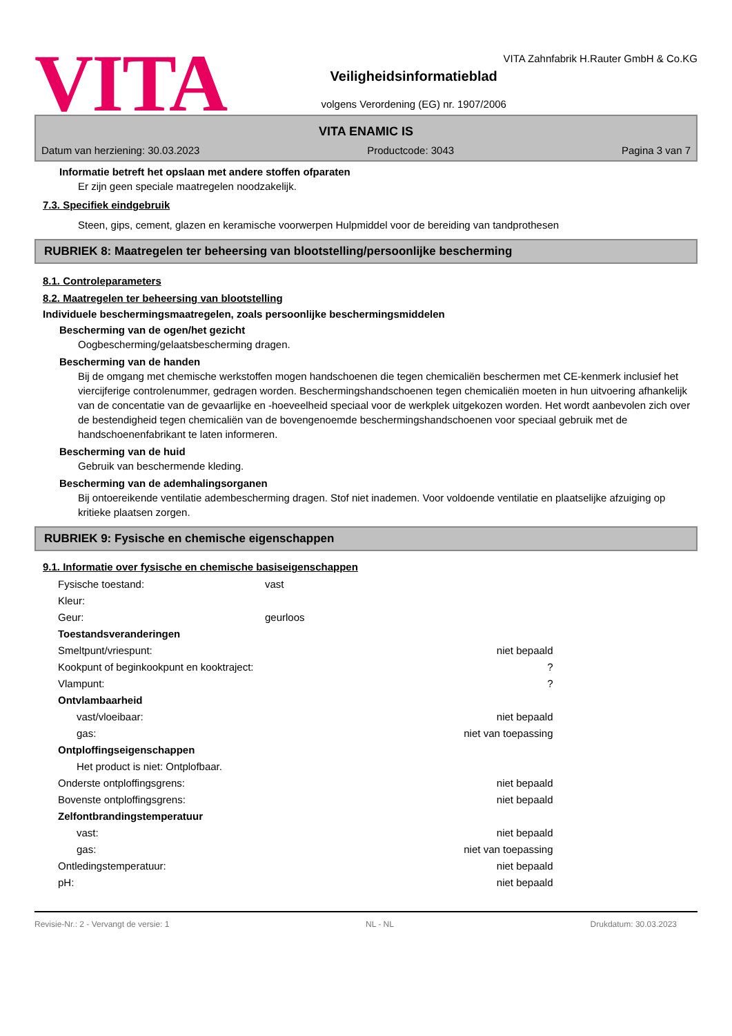VITA
VITA Zahnfabrik H.Rauter GmbH & Co.KG
Veiligheidsinformatieblad
volgens Verordening (EG) nr. 1907/2006
VITA ENAMIC IS
Datum van herziening: 30.03.2023 Productcode: 3043 Pagina 3 van 7
Informatie betreft het opslaan met andere stoffen ofparaten
Er zijn geen speciale maatregelen noodzakelijk.
7.3. Specifiek eindgebruik
Steen, gips, cement, glazen en keramische voorwerpen Hulpmiddel voor de bereiding van tandprothesen
RUBRIEK 8: Maatregelen ter beheersing van blootstelling/persoonlijke bescherming
8.1. Controleparameters
8.2. Maatregelen ter beheersing van blootstelling
Individuele beschermingsmaatregelen, zoals persoonlijke beschermingsmiddelen
Bescherming van de ogen/het gezicht
Oogbescherming/gelaatsbescherming dragen.
Bescherming van de handen
Bij de omgang met chemische werkstoffen mogen handschoenen die tegen chemicaliën beschermen met CE-kenmerk inclusief het viercijferige controlenummer, gedragen worden. Beschermingshandschoenen tegen chemicaliën moeten in hun uitvoering afhankelijk van de concentatie van de gevaarlijke en -hoeveelheid speciaal voor de werkplek uitgekozen worden. Het wordt aanbevolen zich over de bestendigheid tegen chemicaliën van de bovengenoemde beschermingshandschoenen voor speciaal gebruik met de handschoenenfabrikant te laten informeren.
Bescherming van de huid
Gebruik van beschermende kleding.
Bescherming van de ademhalingsorganen
Bij ontoereikende ventilatie adembescherming dragen. Stof niet inademen. Voor voldoende ventilatie en plaatselijke afzuiging op kritieke plaatsen zorgen.
RUBRIEK 9: Fysische en chemische eigenschappen
9.1. Informatie over fysische en chemische basiseigenschappen
| Fysische toestand: | vast | |
| Kleur: | | |
| Geur: | geurloos | |
| Toestandsveranderingen | | |
| Smeltpunt/vriespunt: | | niet bepaald |
| Kookpunt of beginkookpunt en kooktraject: | | ? |
| Vlampunt: | | ? |
| Ontvlambaarheid | | |
| vast/vloeibaar: | | niet bepaald |
| gas: | | niet van toepassing |
| Ontploffingseigenschappen | | |
| Het product is niet: Ontplofbaar. | | |
| Onderste ontploffingsgrens: | | niet bepaald |
| Bovenste ontploffingsgrens: | | niet bepaald |
| Zelfontbrandingstemperatuur | | |
| vast: | | niet bepaald |
| gas: | | niet van toepassing |
| Ontledingstemperatuur: | | niet bepaald |
| pH: | | niet bepaald |
Revisie-Nr.: 2 - Vervangt de versie: 1 NL - NL Drukdatum: 30.03.2023